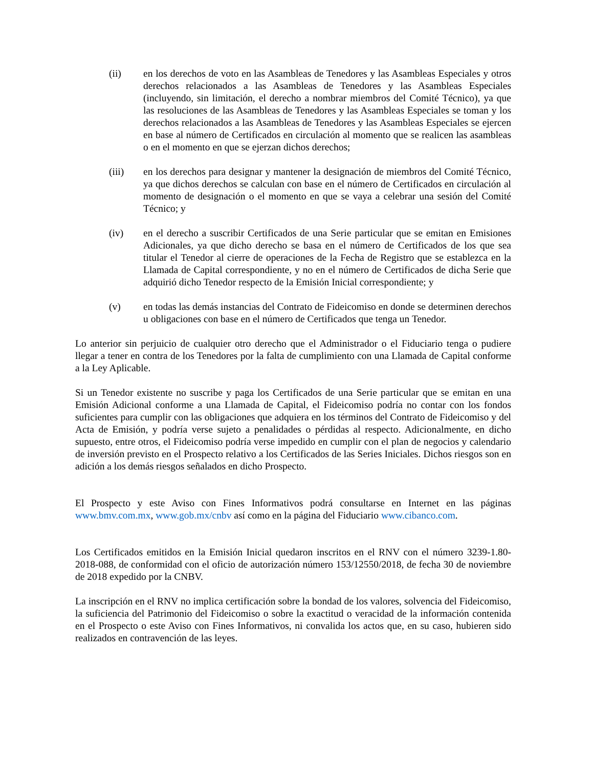(ii) en los derechos de voto en las Asambleas de Tenedores y las Asambleas Especiales y otros derechos relacionados a las Asambleas de Tenedores y las Asambleas Especiales (incluyendo, sin limitación, el derecho a nombrar miembros del Comité Técnico), ya que las resoluciones de las Asambleas de Tenedores y las Asambleas Especiales se toman y los derechos relacionados a las Asambleas de Tenedores y las Asambleas Especiales se ejercen en base al número de Certificados en circulación al momento que se realicen las asambleas o en el momento en que se ejerzan dichos derechos;
(iii) en los derechos para designar y mantener la designación de miembros del Comité Técnico, ya que dichos derechos se calculan con base en el número de Certificados en circulación al momento de designación o el momento en que se vaya a celebrar una sesión del Comité Técnico; y
(iv) en el derecho a suscribir Certificados de una Serie particular que se emitan en Emisiones Adicionales, ya que dicho derecho se basa en el número de Certificados de los que sea titular el Tenedor al cierre de operaciones de la Fecha de Registro que se establezca en la Llamada de Capital correspondiente, y no en el número de Certificados de dicha Serie que adquirió dicho Tenedor respecto de la Emisión Inicial correspondiente; y
(v) en todas las demás instancias del Contrato de Fideicomiso en donde se determinen derechos u obligaciones con base en el número de Certificados que tenga un Tenedor.
Lo anterior sin perjuicio de cualquier otro derecho que el Administrador o el Fiduciario tenga o pudiere llegar a tener en contra de los Tenedores por la falta de cumplimiento con una Llamada de Capital conforme a la Ley Aplicable.
Si un Tenedor existente no suscribe y paga los Certificados de una Serie particular que se emitan en una Emisión Adicional conforme a una Llamada de Capital, el Fideicomiso podría no contar con los fondos suficientes para cumplir con las obligaciones que adquiera en los términos del Contrato de Fideicomiso y del Acta de Emisión, y podría verse sujeto a penalidades o pérdidas al respecto. Adicionalmente, en dicho supuesto, entre otros, el Fideicomiso podría verse impedido en cumplir con el plan de negocios y calendario de inversión previsto en el Prospecto relativo a los Certificados de las Series Iniciales. Dichos riesgos son en adición a los demás riesgos señalados en dicho Prospecto.
El Prospecto y este Aviso con Fines Informativos podrá consultarse en Internet en las páginas www.bmv.com.mx, www.gob.mx/cnbv así como en la página del Fiduciario www.cibanco.com.
Los Certificados emitidos en la Emisión Inicial quedaron inscritos en el RNV con el número 3239-1.80-2018-088, de conformidad con el oficio de autorización número 153/12550/2018, de fecha 30 de noviembre de 2018 expedido por la CNBV.
La inscripción en el RNV no implica certificación sobre la bondad de los valores, solvencia del Fideicomiso, la suficiencia del Patrimonio del Fideicomiso o sobre la exactitud o veracidad de la información contenida en el Prospecto o este Aviso con Fines Informativos, ni convalida los actos que, en su caso, hubieren sido realizados en contravención de las leyes.